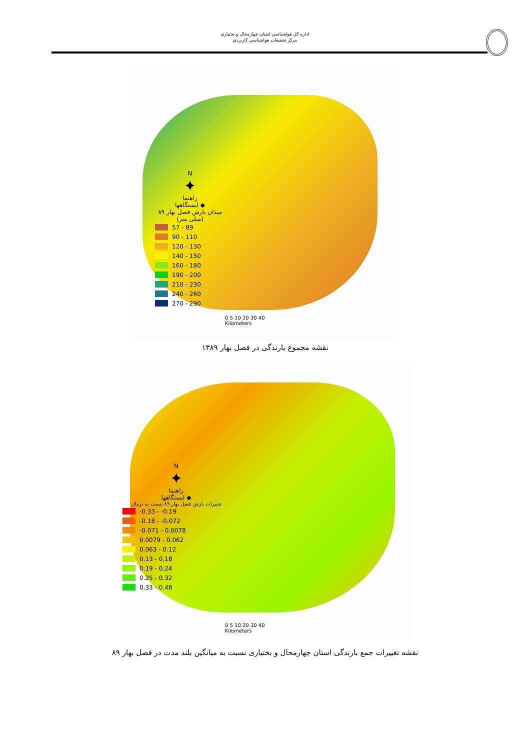اداره كل هواشناسي استان چهارمحال و بختیاری
مركز تحقيقات هواشناسي كاربردي
N
✦
راهنما
◆ ایستگاهها
میدان بارش فصل بهار ۸۹
(میلی متر)
57 - 89
90 - 110
120 - 130
140 - 150
160 - 180
190 - 200
210 - 230
240 - 260
270 - 290
0 5 10 20 30 40
Kilometers
نقشه مجموع بارندگی در فصل بهار ۱۳۸۹
N
✦
راهنما
◆ ایستگاهها
تغییرات بارش فصل بهار ۸۹ نسبت به نرمال
-0.33 - -0.19
-0.18 - -0.072
-0.071 - 0.0078
0.0079 - 0.062
0.063 - 0.12
0.13 - 0.18
0.19 - 0.24
0.25 - 0.32
0.33 - 0.48
0 5 10 20 30 40
Kilometers
نقشه تغییرات جمع بارندگی استان چهارمحال و بختیاری نسبت به میانگین بلند مدت در فصل بهار ۸۹